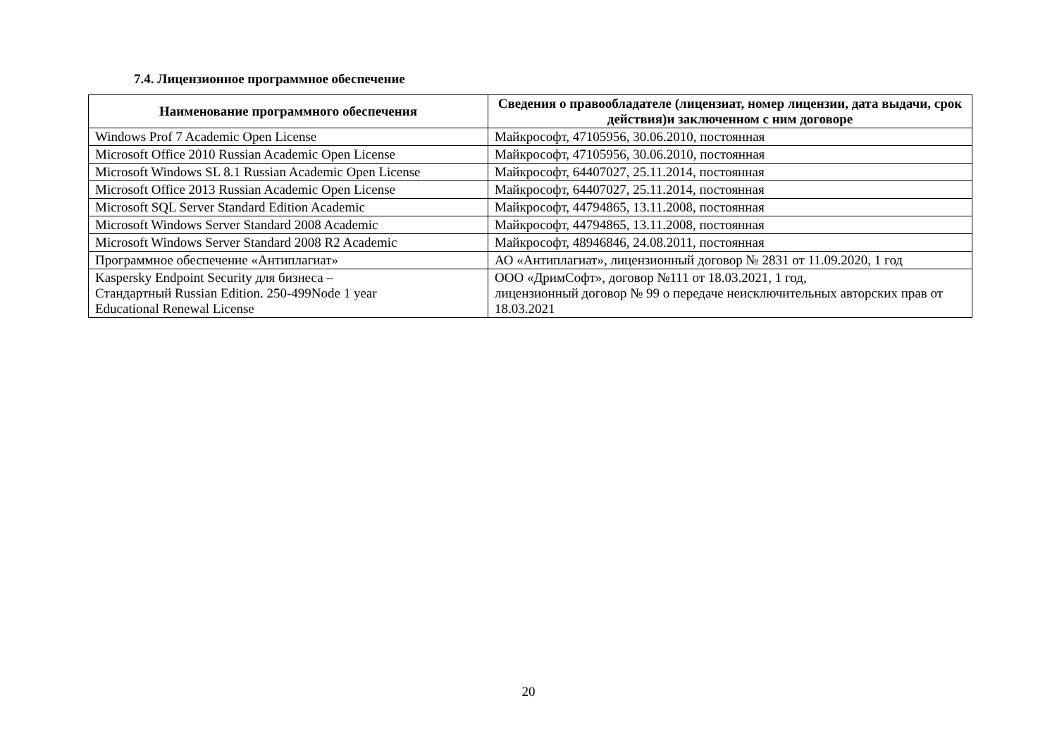7.4. Лицензионное программное обеспечение
| Наименование программного обеспечения | Сведения о правообладателе (лицензиат, номер лицензии, дата выдачи, срок действия)и заключенном с ним договоре |
| --- | --- |
| Windows Prof 7 Academic Open License | Майкрософт, 47105956, 30.06.2010, постоянная |
| Microsoft Office 2010 Russian Academic Open License | Майкрософт, 47105956, 30.06.2010, постоянная |
| Microsoft Windows SL 8.1 Russian Academic Open License | Майкрософт, 64407027, 25.11.2014, постоянная |
| Microsoft Office 2013 Russian Academic Open License | Майкрософт, 64407027, 25.11.2014, постоянная |
| Microsoft SQL Server Standard Edition Academic | Майкрософт, 44794865, 13.11.2008, постоянная |
| Microsoft Windows Server Standard 2008 Academic | Майкрософт, 44794865, 13.11.2008, постоянная |
| Microsoft Windows Server Standard 2008 R2 Academic | Майкрософт, 48946846, 24.08.2011, постоянная |
| Программное обеспечение «Антиплагиат» | АО «Антиплагиат», лицензионный договор № 2831 от 11.09.2020, 1 год |
| Kaspersky Endpoint Security для бизнеса – Стандартный Russian Edition. 250-499Node 1 year Educational Renewal License | ООО «ДримСофт», договор №111 от 18.03.2021, 1 год, лицензионный договор № 99 о передаче неисключительных авторских прав от 18.03.2021 |
20